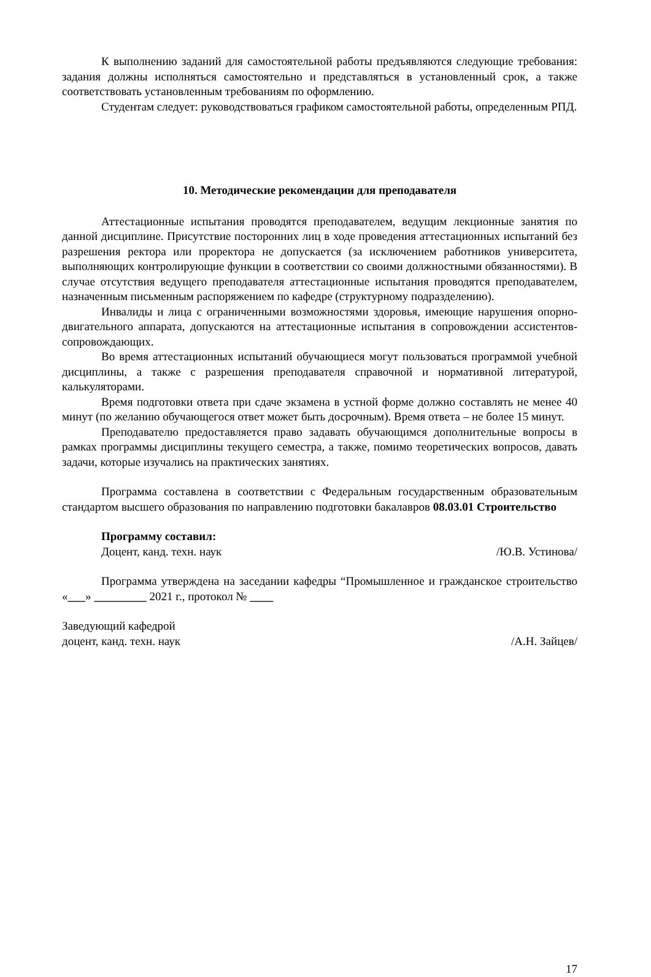К выполнению заданий для самостоятельной работы предъявляются следующие требования: задания должны исполняться самостоятельно и представляться в установленный срок, а также соответствовать установленным требованиям по оформлению.
Студентам следует: руководствоваться графиком самостоятельной работы, определенным РПД.
10. Методические рекомендации для преподавателя
Аттестационные испытания проводятся преподавателем, ведущим лекционные занятия по данной дисциплине. Присутствие посторонних лиц в ходе проведения аттестационных испытаний без разрешения ректора или проректора не допускается (за исключением работников университета, выполняющих контролирующие функции в соответствии со своими должностными обязанностями). В случае отсутствия ведущего преподавателя аттестационные испытания проводятся преподавателем, назначенным письменным распоряжением по кафедре (структурному подразделению).
Инвалиды и лица с ограниченными возможностями здоровья, имеющие нарушения опорно-двигательного аппарата, допускаются на аттестационные испытания в сопровождении ассистентов-сопровождающих.
Во время аттестационных испытаний обучающиеся могут пользоваться программой учебной дисциплины, а также с разрешения преподавателя справочной и нормативной литературой, калькуляторами.
Время подготовки ответа при сдаче экзамена в устной форме должно составлять не менее 40 минут (по желанию обучающегося ответ может быть досрочным). Время ответа – не более 15 минут.
Преподавателю предоставляется право задавать обучающимся дополнительные вопросы в рамках программы дисциплины текущего семестра, а также, помимо теоретических вопросов, давать задачи, которые изучались на практических занятиях.
Программа составлена в соответствии с Федеральным государственным образовательным стандартом высшего образования по направлению подготовки бакалавров 08.03.01 Строительство
Программу составил:
Доцент, канд. техн. наук /Ю.В. Устинова/
Программа утверждена на заседании кафедры “Промышленное и гражданское строительство «___» _________ 2021 г., протокол № ____
Заведующий кафедрой
доцент, канд. техн. наук /А.Н. Зайцев/
17